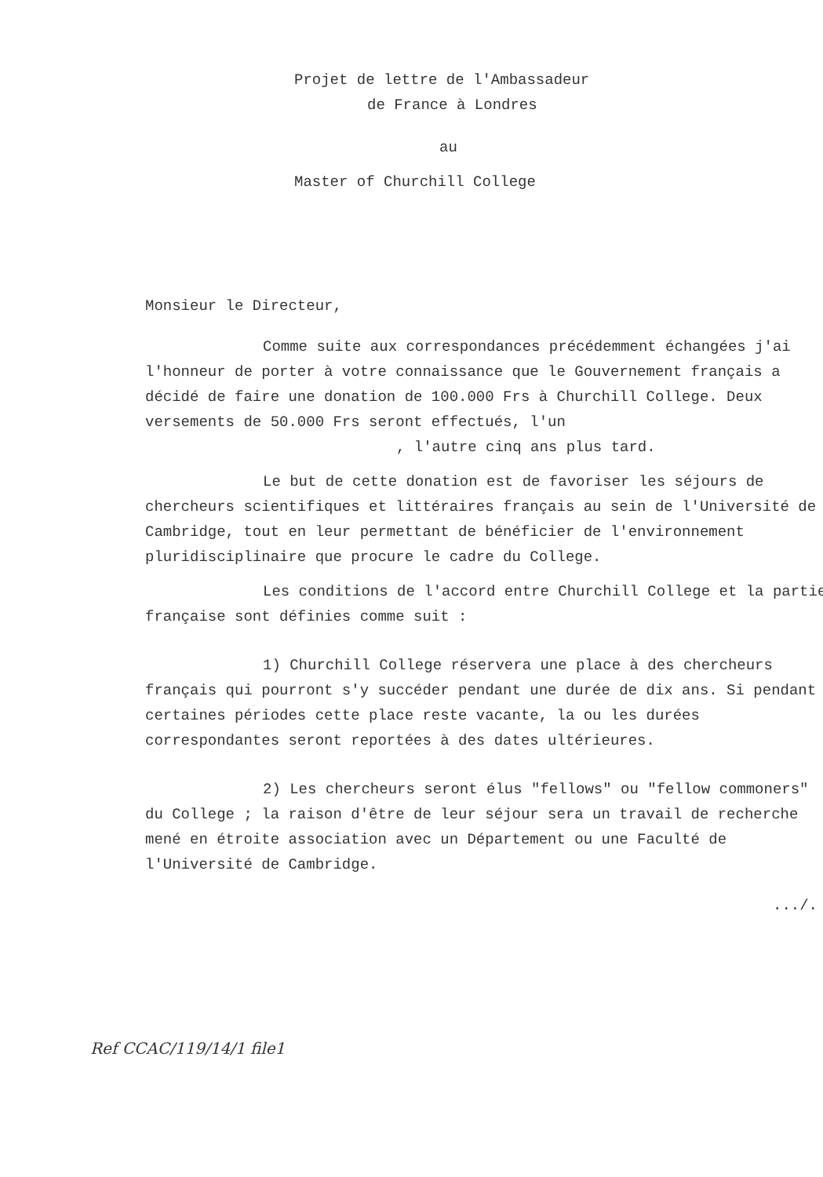Projet de lettre de l'Ambassadeur
de France à Londres
au
Master of Churchill College
Monsieur le Directeur,
Comme suite aux correspondances précédemment échangées j'ai l'honneur de porter à votre connaissance que le Gouvernement français a décidé de faire une donation de 100.000 Frs à Churchill College. Deux versements de 50.000 Frs seront effectués, l'un
, l'autre cinq ans plus tard.
Le but de cette donation est de favoriser les séjours de chercheurs scientifiques et littéraires français au sein de l'Université de Cambridge, tout en leur permettant de bénéficier de l'environnement pluridisciplinaire que procure le cadre du College.
Les conditions de l'accord entre Churchill College et la partie française sont définies comme suit :
1) Churchill College réservera une place à des chercheurs français qui pourront s'y succéder pendant une durée de dix ans. Si pendant certaines périodes cette place reste vacante, la ou les durées correspondantes seront reportées à des dates ultérieures.
2) Les chercheurs seront élus "fellows" ou "fellow commoners" du College ; la raison d'être de leur séjour sera un travail de recherche mené en étroite association avec un Département ou une Faculté de l'Université de Cambridge.
.../.
Ref CCAC/119/14/1 file1